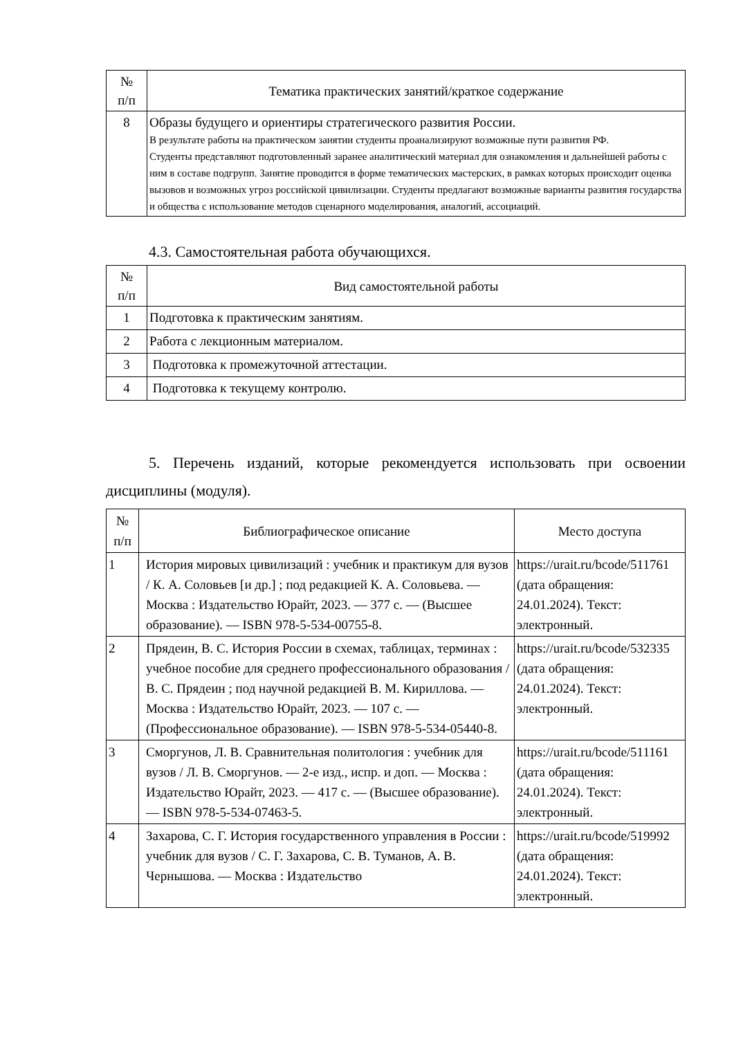| № п/п | Тематика практических занятий/краткое содержание |
| --- | --- |
| 8 | Образы будущего и ориентиры стратегического развития России. В результате работы на практическом занятии студенты проанализируют возможные пути развития РФ. Студенты представляют подготовленный заранее аналитический материал для ознакомления и дальнейшей работы с ним в составе подгрупп. Занятие проводится в форме тематических мастерских, в рамках которых происходит оценка вызовов и возможных угроз российской цивилизации. Студенты предлагают возможные варианты развития государства и общества с использование методов сценарного моделирования, аналогий, ассоциаций. |
4.3. Самостоятельная работа обучающихся.
| № п/п | Вид самостоятельной работы |
| --- | --- |
| 1 | Подготовка к практическим занятиям. |
| 2 | Работа с лекционным материалом. |
| 3 | Подготовка к промежуточной аттестации. |
| 4 | Подготовка к текущему контролю. |
5. Перечень изданий, которые рекомендуется использовать при освоении дисциплины (модуля).
| № п/п | Библиографическое описание | Место доступа |
| --- | --- | --- |
| 1 | История мировых цивилизаций : учебник и практикум для вузов / К. А. Соловьев [и др.] ; под редакцией К. А. Соловьева. — Москва : Издательство Юрайт, 2023. — 377 с. — (Высшее образование). — ISBN 978-5-534-00755-8. | https://urait.ru/bcode/511761 (дата обращения: 24.01.2024). Текст: электронный. |
| 2 | Прядеин, В. С. История России в схемах, таблицах, терминах : учебное пособие для среднего профессионального образования / В. С. Прядеин ; под научной редакцией В. М. Кириллова. — Москва : Издательство Юрайт, 2023. — 107 с. — (Профессиональное образование). — ISBN 978-5-534-05440-8. | https://urait.ru/bcode/532335 (дата обращения: 24.01.2024). Текст: электронный. |
| 3 | Сморгунов, Л. В. Сравнительная политология : учебник для вузов / Л. В. Сморгунов. — 2-е изд., испр. и доп. — Москва : Издательство Юрайт, 2023. — 417 с. — (Высшее образование). — ISBN 978-5-534-07463-5. | https://urait.ru/bcode/511161 (дата обращения: 24.01.2024). Текст: электронный. |
| 4 | Захарова, С. Г. История государственного управления в России : учебник для вузов / С. Г. Захарова, С. В. Туманов, А. В. Чернышова. — Москва : Издательство | https://urait.ru/bcode/519992 (дата обращения: 24.01.2024). Текст: электронный. |